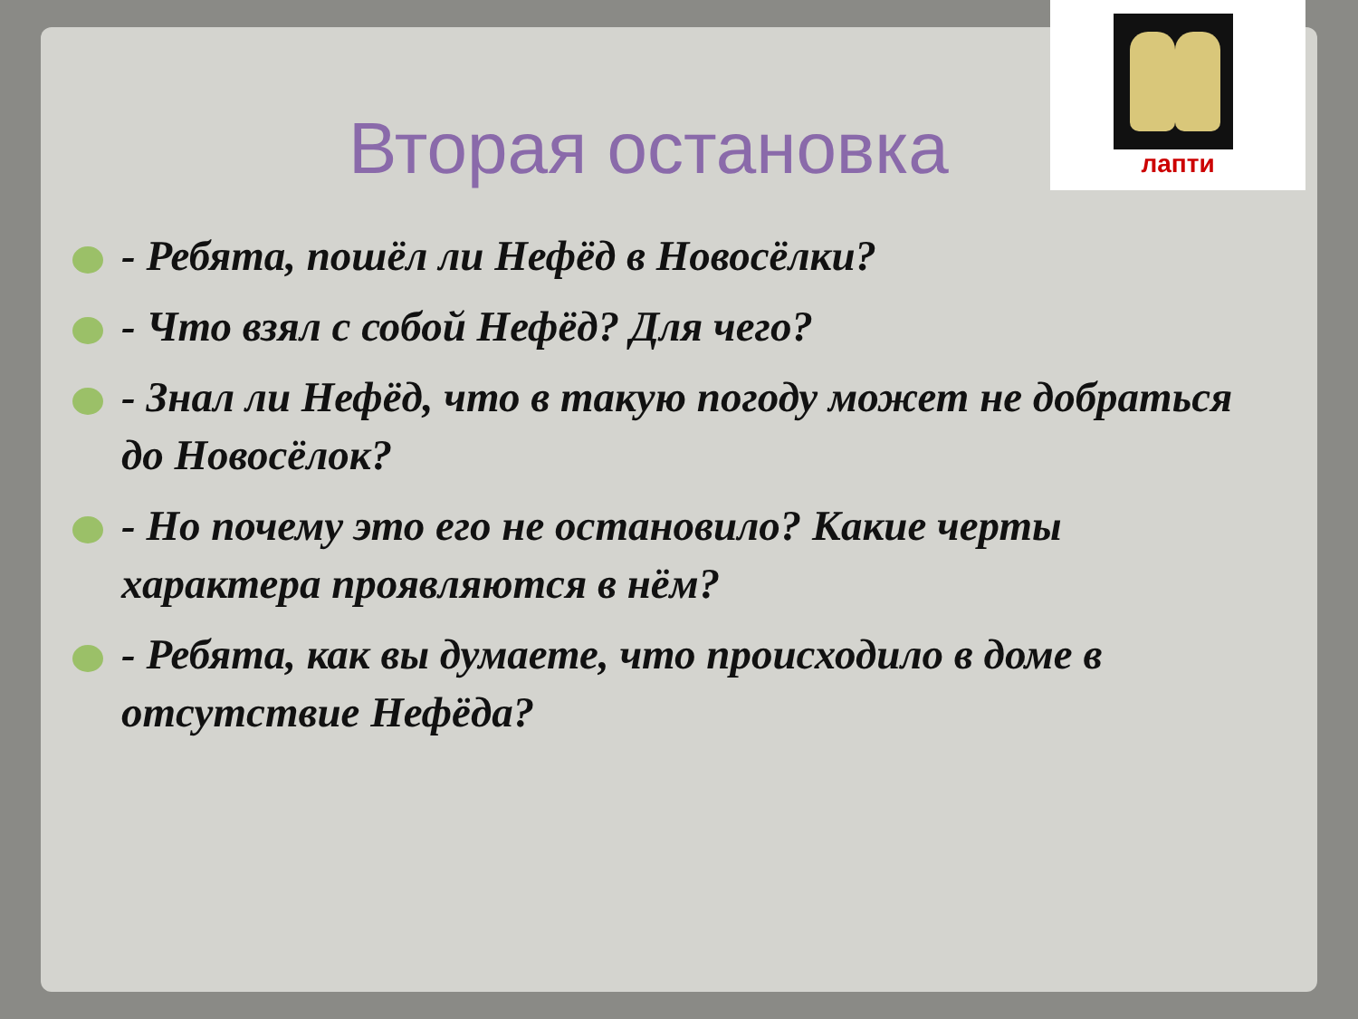Вторая остановка
- Ребята, пошёл ли Нефёд в Новосёлки?
- Что взял с собой Нефёд? Для чего?
- Знал ли Нефёд, что в такую погоду может не добраться до Новосёлок?
- Но почему это его не остановило? Какие черты характера проявляются в нём?
- Ребята, как вы думаете, что происходило в доме в отсутствие Нефёда?
лапти